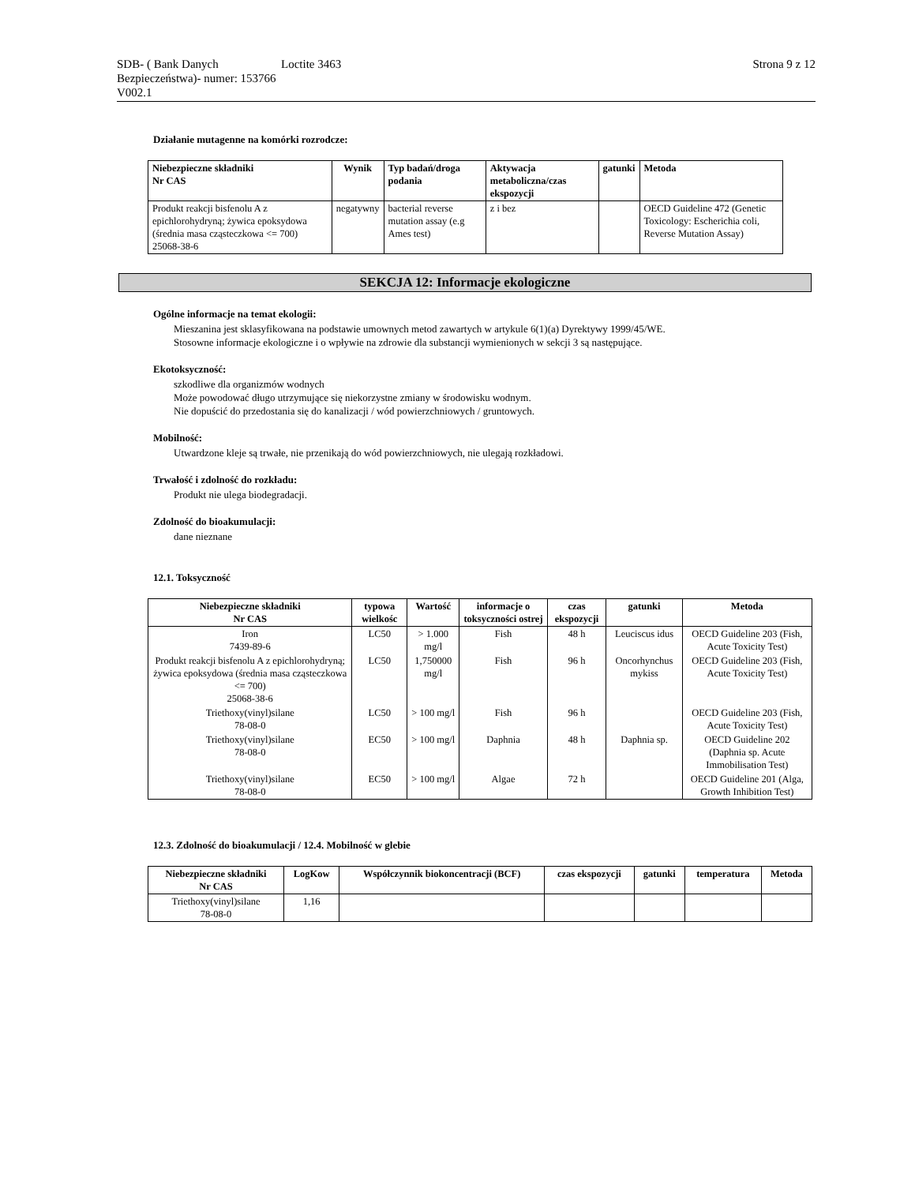SDB- ( Bank Danych Bezpieczeństwa)- numer: 153766 V002.1
Loctite 3463 Strona 9 z 12
Działanie mutagenne na komórki rozrodcze:
| Niebezpieczne składniki Nr CAS | Wynik | Typ badań/droga podania | Aktywacja metaboliczna/czas ekspozycji | gatunki | Metoda |
| --- | --- | --- | --- | --- | --- |
| Produkt reakcji bisfenolu A z epichlorohydryną; żywica epoksydowa (średnia masa cząsteczkowa <= 700) 25068-38-6 | negatywny | bacterial reverse mutation assay (e.g Ames test) | z i bez | | OECD Guideline 472 (Genetic Toxicology: Escherichia coli, Reverse Mutation Assay) |
SEKCJA 12: Informacje ekologiczne
Ogólne informacje na temat ekologii:
Mieszanina jest sklasyfikowana na podstawie umownych metod zawartych w artykule 6(1)(a) Dyrektywy 1999/45/WE.
Stosowne informacje ekologiczne i o wpływie na zdrowie dla substancji wymienionych w sekcji 3 są następujące.
Ekotoksyczność:
szkodliwe dla organizmów wodnych
Może powodować długo utrzymujące się niekorzystne zmiany w środowisku wodnym.
Nie dopuścić do przedostania się do kanalizacji / wód powierzchniowych / gruntowych.
Mobilność:
Utwardzone kleje są trwałe, nie przenikają do wód powierzchniowych, nie ulegają rozkładowi.
Trwałość i zdolność do rozkładu:
Produkt nie ulega biodegradacji.
Zdolność do bioakumulacji:
dane nieznane
12.1. Toksyczność
| Niebezpieczne składniki Nr CAS | typowa wielkośc | Wartość | informacje o toksyczności ostrej | czas ekspozycji | gatunki | Metoda |
| --- | --- | --- | --- | --- | --- | --- |
| Iron 7439-89-6 | LC50 | > 1.000 mg/l | Fish | 48 h | Leuciscus idus | OECD Guideline 203 (Fish, Acute Toxicity Test) |
| Produkt reakcji bisfenolu A z epichlorohydryną; żywica epoksydowa (średnia masa cząsteczkowa <= 700) 25068-38-6 | LC50 | 1,750000 mg/l | Fish | 96 h | Oncorhynchus mykiss | OECD Guideline 203 (Fish, Acute Toxicity Test) |
| Triethoxy(vinyl)silane 78-08-0 | LC50 | > 100 mg/l | Fish | 96 h | | OECD Guideline 203 (Fish, Acute Toxicity Test) |
| Triethoxy(vinyl)silane 78-08-0 | EC50 | > 100 mg/l | Daphnia | 48 h | Daphnia sp. | OECD Guideline 202 (Daphnia sp. Acute Immobilisation Test) |
| Triethoxy(vinyl)silane 78-08-0 | EC50 | > 100 mg/l | Algae | 72 h | | OECD Guideline 201 (Alga, Growth Inhibition Test) |
12.3. Zdolność do bioakumulacji / 12.4. Mobilność w glebie
| Niebezpieczne składniki Nr CAS | LogKow | Współczynnik biokoncentracji (BCF) | czas ekspozycji | gatunki | temperatura | Metoda |
| --- | --- | --- | --- | --- | --- | --- |
| Triethoxy(vinyl)silane 78-08-0 | 1,16 | | | | | |